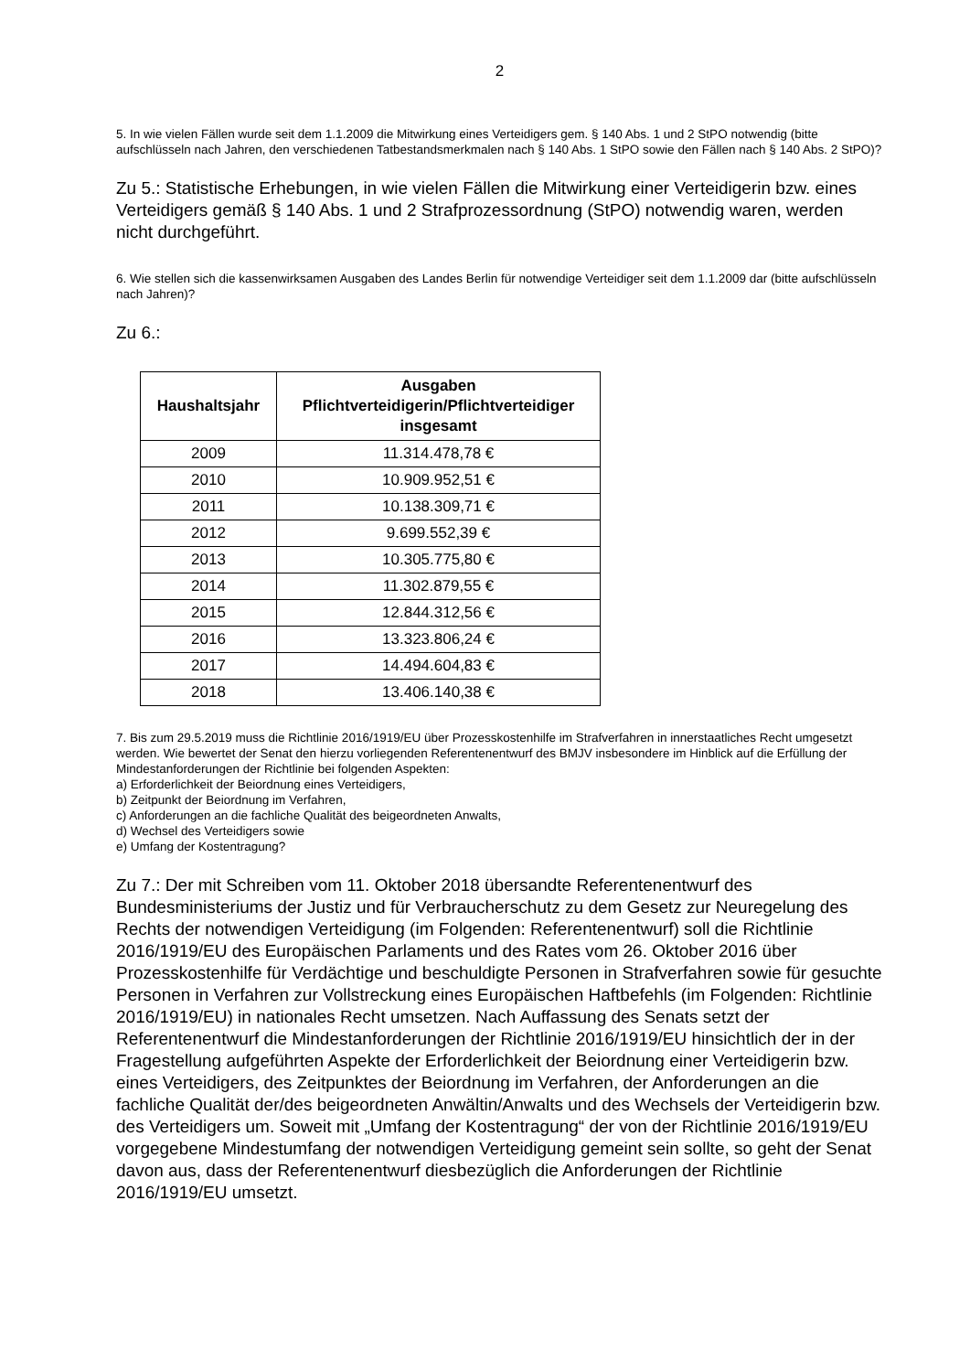2
5. In wie vielen Fällen wurde seit dem 1.1.2009 die Mitwirkung eines Verteidigers gem. § 140 Abs. 1 und 2 StPO notwendig (bitte aufschlüsseln nach Jahren, den verschiedenen Tatbestandsmerkmalen nach § 140 Abs. 1 StPO sowie den Fällen nach § 140 Abs. 2 StPO)?
Zu 5.: Statistische Erhebungen, in wie vielen Fällen die Mitwirkung einer Verteidigerin bzw. eines Verteidigers gemäß § 140 Abs. 1 und 2 Strafprozessordnung (StPO) notwendig waren, werden nicht durchgeführt.
6. Wie stellen sich die kassenwirksamen Ausgaben des Landes Berlin für notwendige Verteidiger seit dem 1.1.2009 dar (bitte aufschlüsseln nach Jahren)?
Zu 6.:
| Haushaltsjahr | Ausgaben Pflichtverteidigerin/Pflichtverteidiger insgesamt |
| --- | --- |
| 2009 | 11.314.478,78 € |
| 2010 | 10.909.952,51 € |
| 2011 | 10.138.309,71 € |
| 2012 | 9.699.552,39 € |
| 2013 | 10.305.775,80 € |
| 2014 | 11.302.879,55 € |
| 2015 | 12.844.312,56 € |
| 2016 | 13.323.806,24 € |
| 2017 | 14.494.604,83 € |
| 2018 | 13.406.140,38 € |
7. Bis zum 29.5.2019 muss die Richtlinie 2016/1919/EU über Prozesskostenhilfe im Strafverfahren in innerstaatliches Recht umgesetzt werden. Wie bewertet der Senat den hierzu vorliegenden Referentenentwurf des BMJV insbesondere im Hinblick auf die Erfüllung der Mindestanforderungen der Richtlinie bei folgenden Aspekten:
a) Erforderlichkeit der Beiordnung eines Verteidigers,
b) Zeitpunkt der Beiordnung im Verfahren,
c) Anforderungen an die fachliche Qualität des beigeordneten Anwalts,
d) Wechsel des Verteidigers sowie
e) Umfang der Kostentragung?
Zu 7.: Der mit Schreiben vom 11. Oktober 2018 übersandte Referentenentwurf des Bundesministeriums der Justiz und für Verbraucherschutz zu dem Gesetz zur Neuregelung des Rechts der notwendigen Verteidigung (im Folgenden: Referentenentwurf) soll die Richtlinie 2016/1919/EU des Europäischen Parlaments und des Rates vom 26. Oktober 2016 über Prozesskostenhilfe für Verdächtige und beschuldigte Personen in Strafverfahren sowie für gesuchte Personen in Verfahren zur Vollstreckung eines Europäischen Haftbefehls (im Folgenden: Richtlinie 2016/1919/EU) in nationales Recht umsetzen. Nach Auffassung des Senats setzt der Referentenentwurf die Mindestanforderungen der Richtlinie 2016/1919/EU hinsichtlich der in der Fragestellung aufgeführten Aspekte der Erforderlichkeit der Beiordnung einer Verteidigerin bzw. eines Verteidigers, des Zeitpunktes der Beiordnung im Verfahren, der Anforderungen an die fachliche Qualität der/des beigeordneten Anwältin/Anwalts und des Wechsels der Verteidigerin bzw. des Verteidigers um. Soweit mit „Umfang der Kostentragung“ der von der Richtlinie 2016/1919/EU vorgegebene Mindestumfang der notwendigen Verteidigung gemeint sein sollte, so geht der Senat davon aus, dass der Referentenentwurf diesbezüglich die Anforderungen der Richtlinie 2016/1919/EU umsetzt.